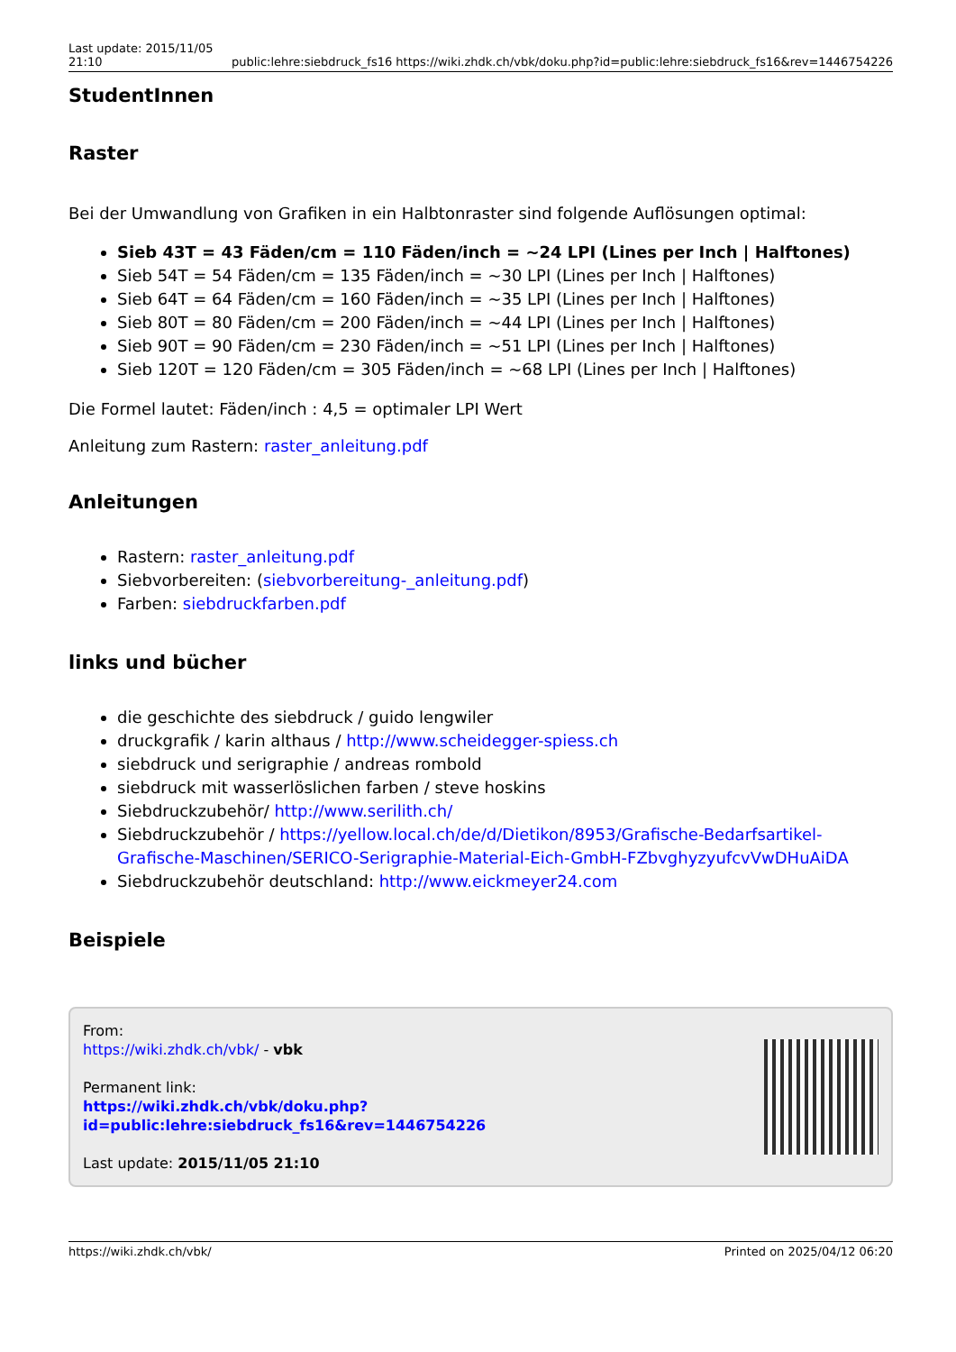Last update: 2015/11/05
21:10 public:lehre:siebdruck_fs16 https://wiki.zhdk.ch/vbk/doku.php?id=public:lehre:siebdruck_fs16&rev=1446754226
StudentInnen
Raster
Bei der Umwandlung von Grafiken in ein Halbtonraster sind folgende Auflösungen optimal:
Sieb 43T = 43 Fäden/cm = 110 Fäden/inch = ~24 LPI (Lines per Inch | Halftones)
Sieb 54T = 54 Fäden/cm = 135 Fäden/inch = ~30 LPI (Lines per Inch | Halftones)
Sieb 64T = 64 Fäden/cm = 160 Fäden/inch = ~35 LPI (Lines per Inch | Halftones)
Sieb 80T = 80 Fäden/cm = 200 Fäden/inch = ~44 LPI (Lines per Inch | Halftones)
Sieb 90T = 90 Fäden/cm = 230 Fäden/inch = ~51 LPI (Lines per Inch | Halftones)
Sieb 120T = 120 Fäden/cm = 305 Fäden/inch = ~68 LPI (Lines per Inch | Halftones)
Die Formel lautet: Fäden/inch : 4,5 = optimaler LPI Wert
Anleitung zum Rastern: raster_anleitung.pdf
Anleitungen
Rastern: raster_anleitung.pdf
Siebvorbereiten: (siebvorbereitung-_anleitung.pdf)
Farben: siebdruckfarben.pdf
links und bücher
die geschichte des siebdruck / guido lengwiler
druckgrafik / karin althaus / http://www.scheidegger-spiess.ch
siebdruck und serigraphie / andreas rombold
siebdruck mit wasserlöslichen farben / steve hoskins
Siebdruckzubehör/ http://www.serilith.ch/
Siebdruckzubehör / https://yellow.local.ch/de/d/Dietikon/8953/Grafische-Bedarfsartikel-Grafische-Maschinen/SERICO-Serigraphie-Material-Eich-GmbH-FZbvghyzyufcvVwDHuAiDA
Siebdruckzubehör deutschland: http://www.eickmeyer24.com
Beispiele
From:
https://wiki.zhdk.ch/vbk/ - vbk
Permanent link:
https://wiki.zhdk.ch/vbk/doku.php?id=public:lehre:siebdruck_fs16&rev=1446754226
Last update: 2015/11/05 21:10
https://wiki.zhdk.ch/vbk/ Printed on 2025/04/12 06:20